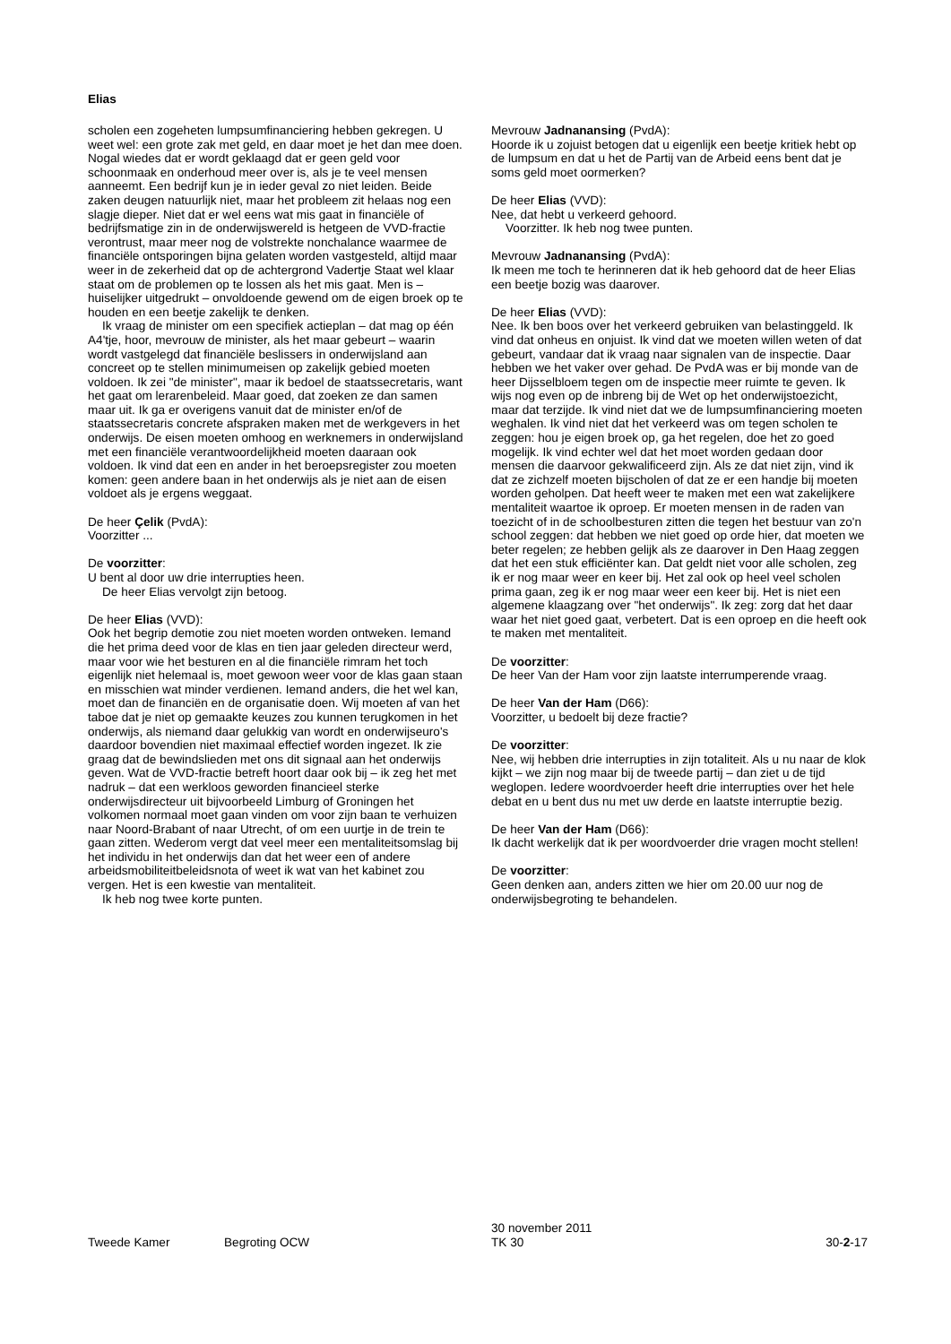Elias
scholen een zogeheten lumpsumfinanciering hebben gekregen. U weet wel: een grote zak met geld, en daar moet je het dan mee doen. Nogal wiedes dat er wordt geklaagd dat er geen geld voor schoonmaak en onderhoud meer over is, als je te veel mensen aanneemt. Een bedrijf kun je in ieder geval zo niet leiden. Beide zaken deugen natuurlijk niet, maar het probleem zit helaas nog een slagje dieper. Niet dat er wel eens wat mis gaat in financiële of bedrijfsmatige zin in de onderwijswereld is hetgeen de VVD-fractie verontrust, maar meer nog de volstrekte nonchalance waarmee de financiële ontsporingen bijna gelaten worden vastgesteld, altijd maar weer in de zekerheid dat op de achtergrond Vadertje Staat wel klaar staat om de problemen op te lossen als het mis gaat. Men is – huiselijker uitgedrukt – onvoldoende gewend om de eigen broek op te houden en een beetje zakelijk te denken.
Ik vraag de minister om een specifiek actieplan – dat mag op één A4'tje, hoor, mevrouw de minister, als het maar gebeurt – waarin wordt vastgelegd dat financiële beslissers in onderwijsland aan concreet op te stellen minimumeisen op zakelijk gebied moeten voldoen. Ik zei "de minister", maar ik bedoel de staatssecretaris, want het gaat om lerarenbeleid. Maar goed, dat zoeken ze dan samen maar uit. Ik ga er overigens vanuit dat de minister en/of de staatssecretaris concrete afspraken maken met de werkgevers in het onderwijs. De eisen moeten omhoog en werknemers in onderwijsland met een financiële verantwoordelijkheid moeten daaraan ook voldoen. Ik vind dat een en ander in het beroepsregister zou moeten komen: geen andere baan in het onderwijs als je niet aan de eisen voldoet als je ergens weggaat.
De heer Çelik (PvdA):
Voorzitter ...
De voorzitter:
U bent al door uw drie interrupties heen.
De heer Elias vervolgt zijn betoog.
De heer Elias (VVD):
Ook het begrip demotie zou niet moeten worden ontweken. Iemand die het prima deed voor de klas en tien jaar geleden directeur werd, maar voor wie het besturen en al die financiële rimram het toch eigenlijk niet helemaal is, moet gewoon weer voor de klas gaan staan en misschien wat minder verdienen. Iemand anders, die het wel kan, moet dan de financiën en de organisatie doen. Wij moeten af van het taboe dat je niet op gemaakte keuzes zou kunnen terugkomen in het onderwijs, als niemand daar gelukkig van wordt en onderwijseuro's daardoor bovendien niet maximaal effectief worden ingezet. Ik zie graag dat de bewindslieden met ons dit signaal aan het onderwijs geven. Wat de VVD-fractie betreft hoort daar ook bij – ik zeg het met nadruk – dat een werkloos geworden financieel sterke onderwijsdirecteur uit bijvoorbeeld Limburg of Groningen het volkomen normaal moet gaan vinden om voor zijn baan te verhuizen naar Noord-Brabant of naar Utrecht, of om een uurtje in de trein te gaan zitten. Wederom vergt dat veel meer een mentaliteitsomslag bij het individu in het onderwijs dan dat het weer een of andere arbeidsmobiliteitbeleidsnota of weet ik wat van het kabinet zou vergen. Het is een kwestie van mentaliteit.
Ik heb nog twee korte punten.
Mevrouw Jadnanansing (PvdA):
Hoorde ik u zojuist betogen dat u eigenlijk een beetje kritiek hebt op de lumpsum en dat u het de Partij van de Arbeid eens bent dat je soms geld moet oormerken?
De heer Elias (VVD):
Nee, dat hebt u verkeerd gehoord.
Voorzitter. Ik heb nog twee punten.
Mevrouw Jadnanansing (PvdA):
Ik meen me toch te herinneren dat ik heb gehoord dat de heer Elias een beetje bozig was daarover.
De heer Elias (VVD):
Nee. Ik ben boos over het verkeerd gebruiken van belastinggeld. Ik vind dat onheus en onjuist. Ik vind dat we moeten willen weten of dat gebeurt, vandaar dat ik vraag naar signalen van de inspectie. Daar hebben we het vaker over gehad. De PvdA was er bij monde van de heer Dijsselbloem tegen om de inspectie meer ruimte te geven. Ik wijs nog even op de inbreng bij de Wet op het onderwijstoezicht, maar dat terzijde. Ik vind niet dat we de lumpsumfinanciering moeten weghalen. Ik vind niet dat het verkeerd was om tegen scholen te zeggen: hou je eigen broek op, ga het regelen, doe het zo goed mogelijk. Ik vind echter wel dat het moet worden gedaan door mensen die daarvoor gekwalificeerd zijn. Als ze dat niet zijn, vind ik dat ze zichzelf moeten bijscholen of dat ze er een handje bij moeten worden geholpen. Dat heeft weer te maken met een wat zakelijkere mentaliteit waartoe ik oproep. Er moeten mensen in de raden van toezicht of in de schoolbesturen zitten die tegen het bestuur van zo'n school zeggen: dat hebben we niet goed op orde hier, dat moeten we beter regelen; ze hebben gelijk als ze daarover in Den Haag zeggen dat het een stuk efficiënter kan. Dat geldt niet voor alle scholen, zeg ik er nog maar weer en keer bij. Het zal ook op heel veel scholen prima gaan, zeg ik er nog maar weer een keer bij. Het is niet een algemene klaagzang over "het onderwijs". Ik zeg: zorg dat het daar waar het niet goed gaat, verbetert. Dat is een oproep en die heeft ook te maken met mentaliteit.
De voorzitter:
De heer Van der Ham voor zijn laatste interrumperende vraag.
De heer Van der Ham (D66):
Voorzitter, u bedoelt bij deze fractie?
De voorzitter:
Nee, wij hebben drie interrupties in zijn totaliteit. Als u nu naar de klok kijkt – we zijn nog maar bij de tweede partij – dan ziet u de tijd weglopen. Iedere woordvoerder heeft drie interrupties over het hele debat en u bent dus nu met uw derde en laatste interruptie bezig.
De heer Van der Ham (D66):
Ik dacht werkelijk dat ik per woordvoerder drie vragen mocht stellen!
De voorzitter:
Geen denken aan, anders zitten we hier om 20.00 uur nog de onderwijsbegroting te behandelen.
Tweede Kamer Begroting OCW
30 november 2011
TK 30
30-2-17